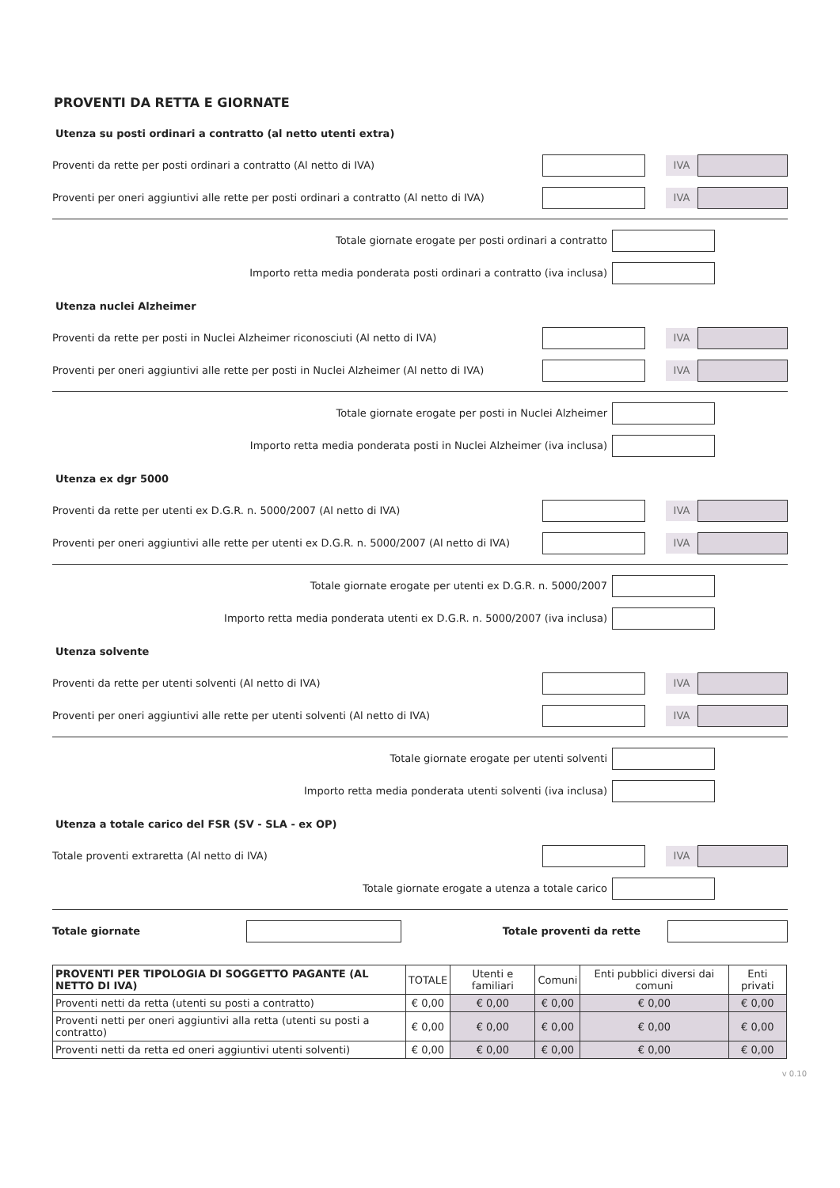PROVENTI DA RETTA E GIORNATE
Utenza su posti ordinari a contratto (al netto utenti extra)
Proventi da rette per posti ordinari a contratto (Al netto di IVA) IVA
Proventi per oneri aggiuntivi alle rette per posti ordinari a contratto (Al netto di IVA) IVA
Totale giornate erogate per posti ordinari a contratto
Importo retta media ponderata posti ordinari a contratto (iva inclusa)
Utenza nuclei Alzheimer
Proventi da rette per posti in Nuclei Alzheimer riconosciuti (Al netto di IVA) IVA
Proventi per oneri aggiuntivi alle rette per posti in Nuclei Alzheimer (Al netto di IVA) IVA
Totale giornate erogate per posti in Nuclei Alzheimer
Importo retta media ponderata posti in Nuclei Alzheimer (iva inclusa)
Utenza ex dgr 5000
Proventi da rette per utenti ex D.G.R. n. 5000/2007 (Al netto di IVA) IVA
Proventi per oneri aggiuntivi alle rette per utenti ex D.G.R. n. 5000/2007 (Al netto di IVA) IVA
Totale giornate erogate per utenti ex D.G.R. n. 5000/2007
Importo retta media ponderata utenti ex D.G.R. n. 5000/2007 (iva inclusa)
Utenza solvente
Proventi da rette per utenti solventi (Al netto di IVA) IVA
Proventi per oneri aggiuntivi alle rette per utenti solventi (Al netto di IVA) IVA
Totale giornate erogate per utenti solventi
Importo retta media ponderata utenti solventi (iva inclusa)
Utenza a totale carico del FSR (SV - SLA - ex OP)
Totale proventi extraretta (Al netto di IVA) IVA
Totale giornate erogate a utenza a totale carico
Totale giornate Totale proventi da rette
| PROVENTI PER TIPOLOGIA DI SOGGETTO PAGANTE (AL NETTO DI IVA) | TOTALE | Utenti e familiari | Comuni | Enti pubblici diversi dai comuni | Enti privati |
| --- | --- | --- | --- | --- | --- |
| Proventi netti da retta (utenti su posti a contratto) | € 0,00 | € 0,00 | € 0,00 | € 0,00 | € 0,00 |
| Proventi netti per oneri aggiuntivi alla retta (utenti su posti a contratto) | € 0,00 | € 0,00 | € 0,00 | € 0,00 | € 0,00 |
| Proventi netti da retta ed oneri aggiuntivi utenti solventi) | € 0,00 | € 0,00 | € 0,00 | € 0,00 | € 0,00 |
v 0.10